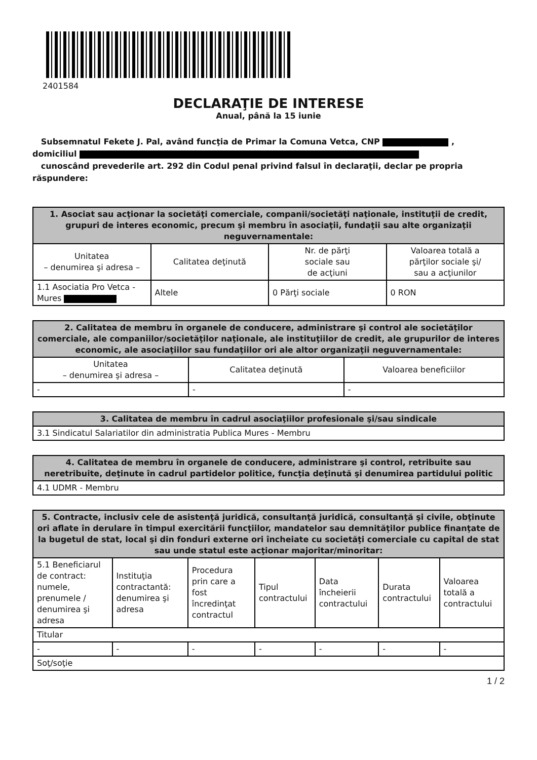2401584
DECLARAŢIE DE INTERESE
Anual, până la 15 iunie
Subsemnatul Fekete J. Pal, având funcţia de Primar la Comuna Vetca, CNP ,
domiciliul
cunoscând prevederile art. 292 din Codul penal privind falsul în declaraţii, declar pe propria răspundere:
| 1. Asociat sau acţionar la societăţi comerciale, companii/societăţi naţionale, instituţii de credit, grupuri de interes economic, precum şi membru în asociaţii, fundaţii sau alte organizaţii neguvernamentale: | | | |
| --- | --- | --- | --- |
| Unitatea – denumirea şi adresa – | Calitatea deţinută | Nr. de părţi sociale sau de acţiuni | Valoarea totală a părţilor sociale şi/ sau a acţiunilor |
| 1.1 Asociatia Pro Vetca - Mures | Altele | 0 Părţi sociale | 0 RON |
| 2. Calitatea de membru în organele de conducere, administrare şi control ale societăţilor comerciale, ale companiilor/societăţilor naţionale, ale instituţiilor de credit, ale grupurilor de interes economic, ale asociaţiilor sau fundaţiilor ori ale altor organizaţii neguvernamentale: | | |
| --- | --- | --- |
| Unitatea – denumirea şi adresa – | Calitatea deţinută | Valoarea beneficiilor |
| - | - | - |
| 3. Calitatea de membru în cadrul asociaţiilor profesionale şi/sau sindicale |
| --- |
| 3.1 Sindicatul Salariatilor din administratia Publica Mures - Membru |
| 4. Calitatea de membru în organele de conducere, administrare şi control, retribuite sau neretribuite, deţinute în cadrul partidelor politice, funcţia deţinută şi denumirea partidului politic |
| --- |
| 4.1 UDMR - Membru |
| 5. Contracte, inclusiv cele de asistenţă juridică, consultanţă juridică, consultanţă şi civile, obţinute ori aflate în derulare în timpul exercitării funcţiilor, mandatelor sau demnităţilor publice finanţate de la bugetul de stat, local şi din fonduri externe ori încheiate cu societăţi comerciale cu capital de stat sau unde statul este acţionar majoritar/minoritar: | | | | | | |
| --- | --- | --- | --- | --- | --- | --- |
| 5.1 Beneficiarul de contract: numele, prenumele / denumirea şi adresa | Instituţia contractantă: denumirea şi adresa | Procedura prin care a fost încredinţat contractul | Tipul contractului | Data încheierii contractului | Durata contractului | Valoarea totală a contractului |
| Titular | | | | | | |
| - | - | - | - | - | - | - |
| Soţ/soţie | | | | | | |
1 / 2